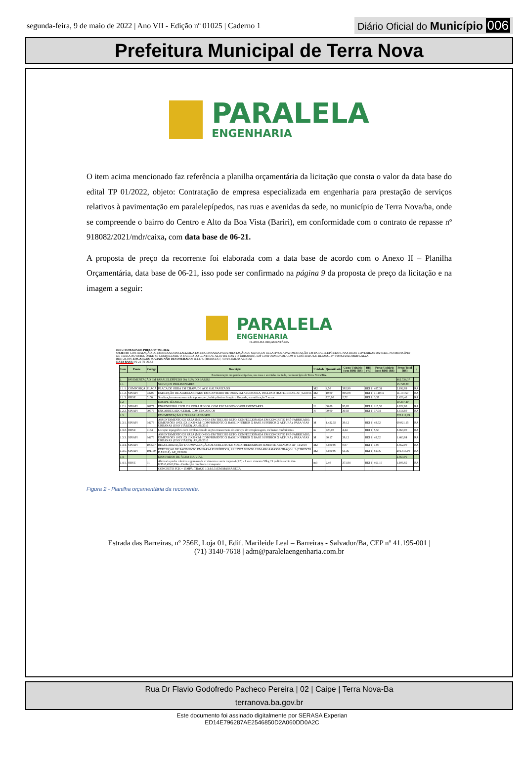segunda-feira, 9 de maio de 2022 | Ano VII - Edição nº 01025 | Caderno 1
Diário Oficial do Município 006
Prefeitura Municipal de Terra Nova
PARALELA
ENGENHARIA
O item acima mencionado faz referência a planilha orçamentária da licitação que consta o valor da data base do edital TP 01/2022, objeto: Contratação de empresa especializada em engenharia para prestação de serviços relativos à pavimentação em paralelepípedos, nas ruas e avenidas da sede, no município de Terra Nova/ba, onde se compreende o bairro do Centro e Alto da Boa Vista (Bariri), em conformidade com o contrato de repasse nº 918082/2021/mdr/caixa, com data base de 06-21.
A proposta de preço da recorrente foi elaborada com a data base de acordo com o Anexo II – Planilha Orçamentária, data base de 06-21, isso pode ser confirmado na página 9 da proposta de preço da licitação e na imagem a seguir:
PARALELA
ENGENHARIA
PLANILHA ORÇAMENTÁRIA
REF.: TOMADA DE PREÇO Nº 001/2022
OBJETO: CONTRATAÇÃO DE EMPRESA ESPECIALIZADA EM ENGENHARIA PARA PRESTAÇÃO DE SERVIÇOS RELATIVOS A PAVIMENTAÇÃO EM PARALELEPÍPEDOS, NAS RUAS E AVENIDAS DA SEDE, NO MUNICÍPIO DE TERRA NOVA/BA, ONDE SE COMPREENDE O BAIRRO DO CENTRO E ALTO DA BOA VISTA(BARIRI), EM CONFORMIDADE COM O CONTRATO DE REPASSE Nº 918082/2021/MDR/CAIXA
BDI: 24,03% ENCARGOS SOCIAIS NÃO DESONERADO: 114,47% (HORISTA) | 70,91% (MENSALISTA)
DATA BASE: 06-21 (N DES.)
| Item | Fonte | Código | Descrição | Unidade | Quantidade | Custo Unitário (sem BDI) (R$) | BDI (%) | Preço Unitário (com BDI) (R$) | Preço Total (R$) | ↓ |
| --- | --- | --- | --- | --- | --- | --- | --- | --- | --- | --- |
| Pavimentação em paralelepípedos, nas ruas e avenidas da Sede, no município de Terra Nova/BA. | | | | | | | | | | |
| 1. | PAVIMENTAÇÃO EM PARALELEPÍPEDO DA RUA DO BARIRI | | | | | | | | 462.534,37 | |
| 1.1. | | | SERVIÇOS PRELIMINARES | | | | | | 15.720,89 | |
| 1.1.1. | COMPOSIÇÃ | PLACA | PLACA DE OBRA EM CHAPA DE ACO GALVANIZADO | M2 | 4,50 | 392,90 | BDI 1 | 487,31 | 2.192,89 | RA |
| 1.1.2. | SINAPI | 93209 | EXECUÇÃO DE ALMOXARIFADO EM CANTEIRO DE OBRA EM ALVENARIA, INCLUSO PRATELEIRAS. AF_02/2016 | M2 | 10,00 | 895,08 | BDI 1 | 1.110,16 | 11.101,60 | RA |
| 1.1.3. | ORSE | 5156 | Sinalização noturna com tela tapume pvc, balde plástico fixação e lâmpada, sua utilização 7 vezes | m | 720,00 | 2,72 | BDI 1 | 3,37 | 2.426,40 | RA |
| 1.2. | | | EQUIPE TÉCNICA | | | | | | 10.337,40 | |
| 1.2.1. | SINAPI | 90777 | ENGENHEIRO CIVIL DE OBRA JUNIOR COM ENCARGOS COMPLEMENTARES | H | 60,00 | 93,03 | BDI 1 | 115,38 | 6.922,80 | RA |
| 1.2.2. | SINAPI | 90776 | ENCARREGADO GERAL COM ENCARGOS | H | 90,00 | 30,59 | BDI 1 | 37,94 | 3.414,60 | RA |
| 1.3. | | | PAVIMENTAÇÃO E TERRAPLANAGEM | | | | | | 370.112,99 | |
| 1.3.1. | SINAPI | 94273 | ASSENTAMENTO DE GUIA (MEIO-FIO) EM TRECHO RETO, CONFECCIONADA EM CONCRETO PRÉ-FABRICADO, DIMENSÕES 100X15X13X30 CM (COMPRIMENTO X BASE INFERIOR X BASE SUPERIOR X ALTURA), PARA VIAS URBANAS (USO VIÁRIO). AF_06/2016 | M | 1.422,53 | 39,12 | BDI 1 | 48,52 | 69.021,15 | RA |
| 1.3.2. | ORSE | 9164 | Locação topográfica com nivelamento de seções transversais de serviços de terraplenagem, inclusive conferências | m | 720,00 | 4,44 | BDI 1 | 5,50 | 3.960,00 | RA |
| 1.3.3. | SINAPI | 94273 | ASSENTAMENTO DE GUIA (MEIO-FIO) EM TRECHO RETO, CONFECCIONADA EM CONCRETO PRÉ-FABRICADO, DIMENSÕES 100X15X13X30 CM (COMPRIMENTO X BASE INFERIOR X BASE SUPERIOR X ALTURA), PARA VIAS URBANAS (USO VIÁRIO). AF_06/2016 | M | 30,17 | 39,12 | BDI 1 | 48,52 | 1.463,84 | RA |
| 1.3.4. | SINAPI | 100577 | REGULARIZAÇÃO E COMPACTAÇÃO DE SUBLEITO DE SOLO PREDOMINANTEMENTE ARENOSO. AF_11/2019 | M2 | 3.600,00 | 0,87 | BDI 1 | 1,07 | 3.852,00 | RA |
| 1.3.5. | SINAPI | 101169 | EXECUÇÃO DE PAVIMENTO EM PARALELEPÍPEDOS, REJUNTAMENTO COM ARGAMASSA TRAÇO 1:3 (CIMENTO E AREIA). AF_05/2020 | M2 | 3.600,00 | 65,36 | BDI 1 | 81,06 | 291.816,00 | RA |
| 1.4. | | | DISSIPADOR DE ÁGUA PLUVIAL | | | | | | 2.660,06 | |
| 1.4.1. | ORSE | 91 | Alvenaria pedra calcárea argamassada c/ cimento e areia traço t-4 (1:5) - 1 saco cimento 50kg / 5 padiolas areia dim 0,35x0,45x0,23m - Confecção mecânica e transporte | m3 | 2,40 | 371,84 | BDI 1 | 461,19 | 1.106,85 | RA |
| | | | CONCRETO FCK = 15MPA, TRAÇO 1:3,4:3,5 (EM MASSA SECA | | | | | | | |
Figura 2 - Planilha orçamentária da recorrente.
Estrada das Barreiras, nº 256E, Loja 01, Edif. Marileide Leal – Barreiras - Salvador/Ba, CEP nº 41.195-001 |
(71) 3140-7618 | adm@paralelaengenharia.com.br
Rua Dr Flavio Godofredo Pacheco Pereira | 02 | Caipe | Terra Nova-Ba
terranova.ba.gov.br
Este documento foi assinado digitalmente por SERASA Experian
ED14E796287AE2546850D2A060DD0A2C